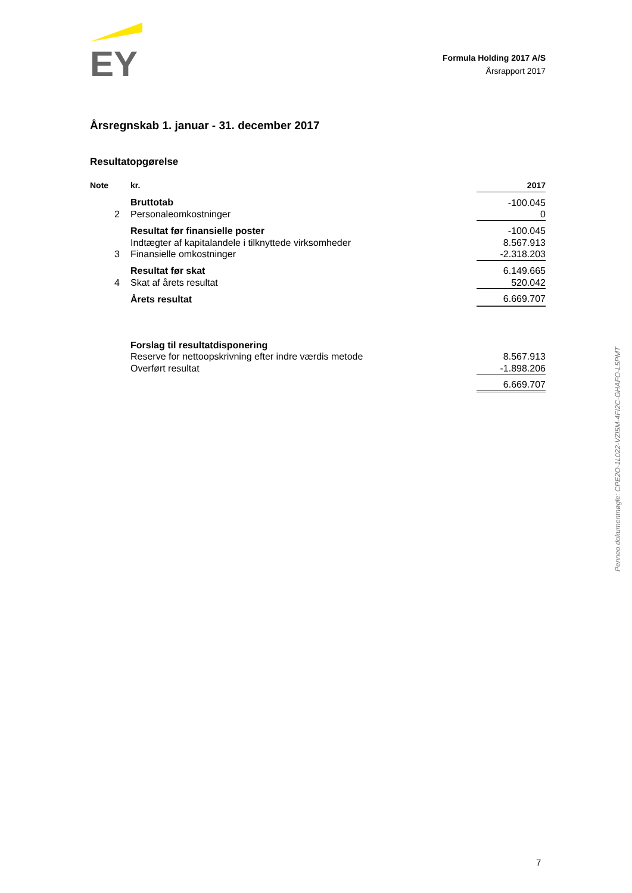EY
Formula Holding 2017 A/S
Årsrapport 2017
Årsregnskab 1. januar - 31. december 2017
Resultatopgørelse
| Note | kr. | 2017 |
| --- | --- | --- |
| | Bruttotab | -100.045 |
| 2 | Personaleomkostninger | 0 |
| | Resultat før finansielle poster | -100.045 |
| | Indtægter af kapitalandele i tilknyttede virksomheder | 8.567.913 |
| 3 | Finansielle omkostninger | -2.318.203 |
| | Resultat før skat | 6.149.665 |
| 4 | Skat af årets resultat | 520.042 |
| | Årets resultat | 6.669.707 |
| | Forslag til resultatdisponering | |
| | Reserve for nettoopskrivning efter indre værdis metode | 8.567.913 |
| | Overført resultat | -1.898.206 |
| | | 6.669.707 |
Penneo dokumentnøgle: CPE2O-1L022-VZI5M-4FI2C-GHAFO-L5PMT
7